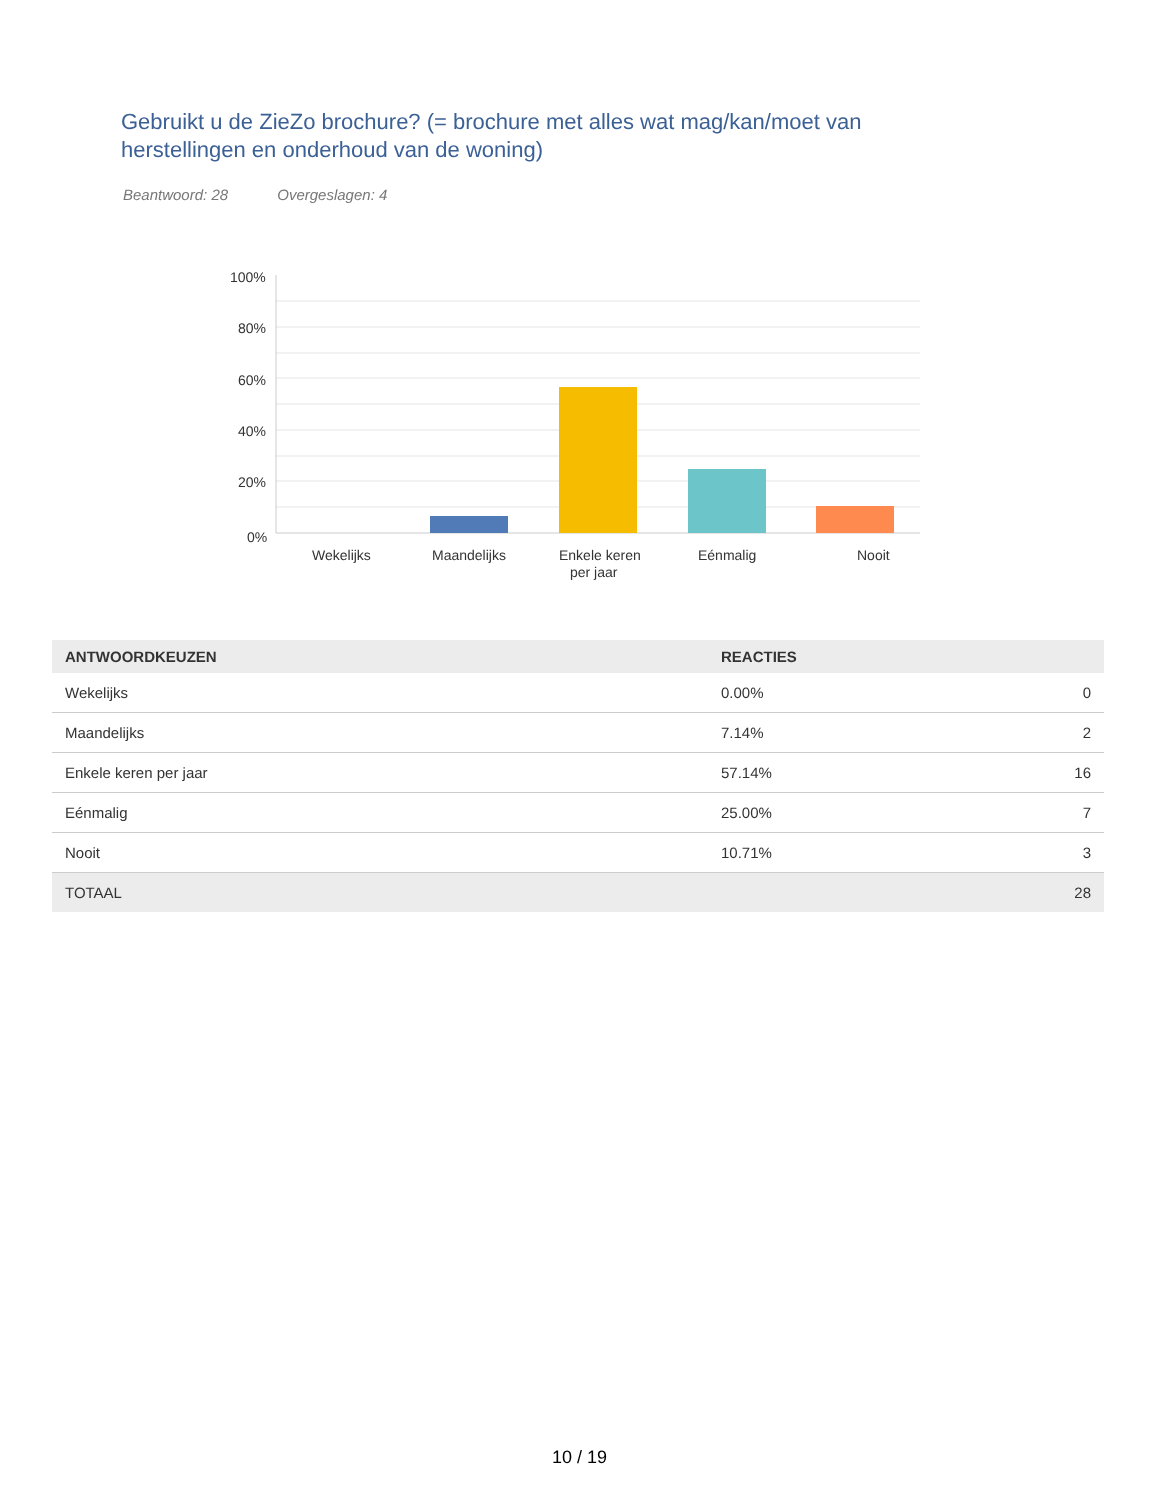Gebruikt u de ZieZo brochure? (= brochure met alles wat mag/kan/moet van herstellingen en onderhoud van de woning)
Beantwoord: 28 Overgeslagen: 4
100%
80%
60%
40%
20%
0%
Wekelijks
Maandelijks
Enkele keren
per jaar
Eénmalig
Nooit
| ANTWOORDKEUZEN | REACTIES | |
| --- | --- | --- |
| Wekelijks | 0.00% | 0 |
| Maandelijks | 7.14% | 2 |
| Enkele keren per jaar | 57.14% | 16 |
| Eénmalig | 25.00% | 7 |
| Nooit | 10.71% | 3 |
| TOTAAL | | 28 |
10 / 19